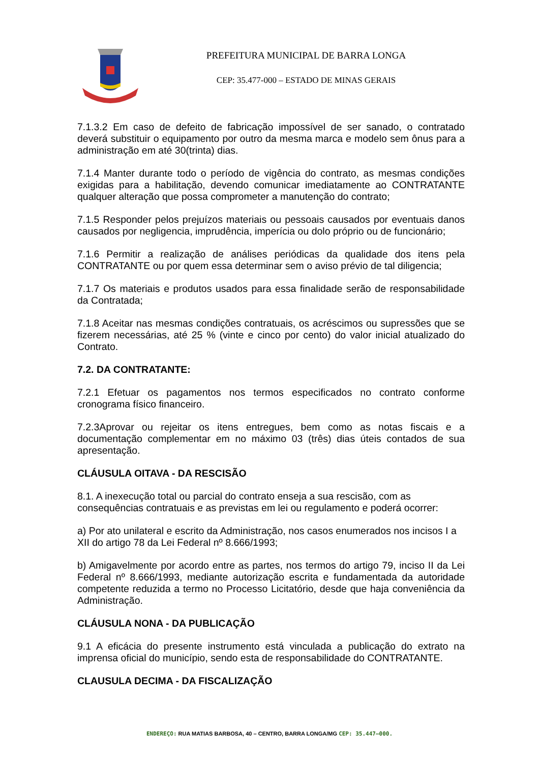PREFEITURA MUNICIPAL DE BARRA LONGA
CEP: 35.477-000 – ESTADO DE MINAS GERAIS
7.1.3.2 Em caso de defeito de fabricação impossível de ser sanado, o contratado deverá substituir o equipamento por outro da mesma marca e modelo sem ônus para a administração em até 30(trinta) dias.
7.1.4 Manter durante todo o período de vigência do contrato, as mesmas condições exigidas para a habilitação, devendo comunicar imediatamente ao CONTRATANTE qualquer alteração que possa comprometer a manutenção do contrato;
7.1.5 Responder pelos prejuízos materiais ou pessoais causados por eventuais danos causados por negligencia, imprudência, imperícia ou dolo próprio ou de funcionário;
7.1.6 Permitir a realização de análises periódicas da qualidade dos itens pela CONTRATANTE ou por quem essa determinar sem o aviso prévio de tal diligencia;
7.1.7 Os materiais e produtos usados para essa finalidade serão de responsabilidade da Contratada;
7.1.8 Aceitar nas mesmas condições contratuais, os acréscimos ou supressões que se fizerem necessárias, até 25 % (vinte e cinco por cento) do valor inicial atualizado do Contrato.
7.2. DA CONTRATANTE:
7.2.1 Efetuar os pagamentos nos termos especificados no contrato conforme cronograma físico financeiro.
7.2.3Aprovar ou rejeitar os itens entregues, bem como as notas fiscais e a documentação complementar em no máximo 03 (três) dias úteis contados de sua apresentação.
CLÁUSULA OITAVA - DA RESCISÃO
8.1. A inexecução total ou parcial do contrato enseja a sua rescisão, com as consequências contratuais e as previstas em lei ou regulamento e poderá ocorrer:
a) Por ato unilateral e escrito da Administração, nos casos enumerados nos incisos I a XII do artigo 78 da Lei Federal nº 8.666/1993;
b) Amigavelmente por acordo entre as partes, nos termos do artigo 79, inciso II da Lei Federal nº 8.666/1993, mediante autorização escrita e fundamentada da autoridade competente reduzida a termo no Processo Licitatório, desde que haja conveniência da Administração.
CLÁUSULA NONA - DA PUBLICAÇÃO
9.1 A eficácia do presente instrumento está vinculada a publicação do extrato na imprensa oficial do município, sendo esta de responsabilidade do CONTRATANTE.
CLAUSULA DECIMA - DA FISCALIZAÇÃO
ENDEREÇO: RUA MATIAS BARBOSA, 40 – CENTRO, BARRA LONGA/MG CEP: 35.447–000.